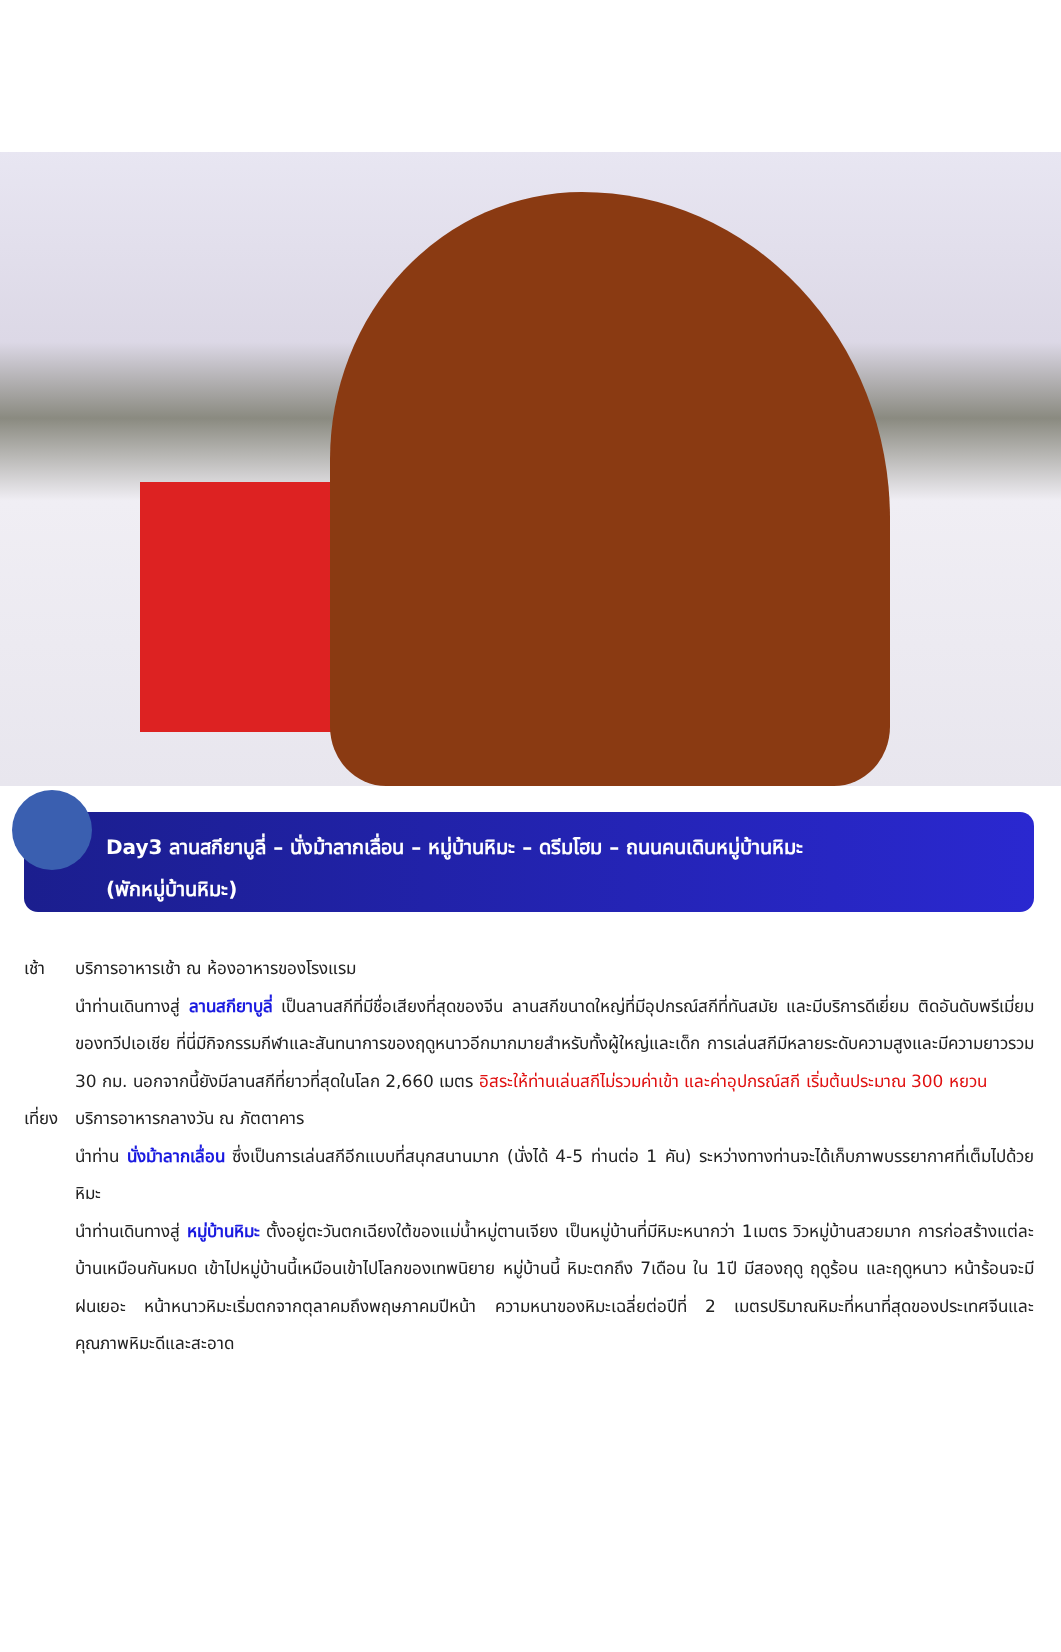Day3 ลานสกียาบูลี่ – นั่งม้าลากเลื่อน – หมู่บ้านหิมะ – ดรีมโฮม – ถนนคนเดินหมู่บ้านหิมะ
(พักหมู่บ้านหิมะ)
เช้า บริการอาหารเช้า ณ ห้องอาหารของโรงแรม
นำท่านเดินทางสู่ ลานสกียาบูลี่ เป็นลานสกีที่มีชื่อเสียงที่สุดของจีน ลานสกีขนาดใหญ่ที่มีอุปกรณ์สกีที่ทันสมัย และมีบริการดีเยี่ยม ติดอันดับพรีเมี่ยมของทวีปเอเชีย ที่นี่มีกิจกรรมกีฬาและสันทนาการของฤดูหนาวอีกมากมายสำหรับทั้งผู้ใหญ่และเด็ก การเล่นสกีมีหลายระดับความสูงและมีความยาวรวม 30 กม. นอกจากนี้ยังมีลานสกีที่ยาวที่สุดในโลก 2,660 เมตร อิสระให้ท่านเล่นสกีไม่รวมค่าเข้า และค่าอุปกรณ์สกี เริ่มต้นประมาณ 300 หยวน
เที่ยง
บริการอาหารกลางวัน ณ ภัตตาคาร
นำท่าน นั่งม้าลากเลื่อน ซึ่งเป็นการเล่นสกีอีกแบบที่สนุกสนานมาก (นั่งได้ 4-5 ท่านต่อ 1 คัน) ระหว่างทางท่านจะได้เก็บภาพบรรยากาศที่เต็มไปด้วยหิมะ
นำท่านเดินทางสู่ หมู่บ้านหิมะ ตั้งอยู่ตะวันตกเฉียงใต้ของแม่น้ำหมู่ตานเจียง เป็นหมู่บ้านที่มีหิมะหนากว่า 1เมตร วิวหมู่บ้านสวยมาก การก่อสร้างแต่ละบ้านเหมือนกันหมด เข้าไปหมู่บ้านนี้เหมือนเข้าไปโลกของเทพนิยาย หมู่บ้านนี้ หิมะตกถึง 7เดือน ใน 1ปี มีสองฤดู ฤดูร้อน และฤดูหนาว หน้าร้อนจะมีฝนเยอะ หน้าหนาวหิมะเริ่มตกจากตุลาคมถึงพฤษภาคมปีหน้า ความหนาของหิมะเฉลี่ยต่อปีที่ 2 เมตรปริมาณหิมะที่หนาที่สุดของประเทศจีนและคุณภาพหิมะดีและสะอาด